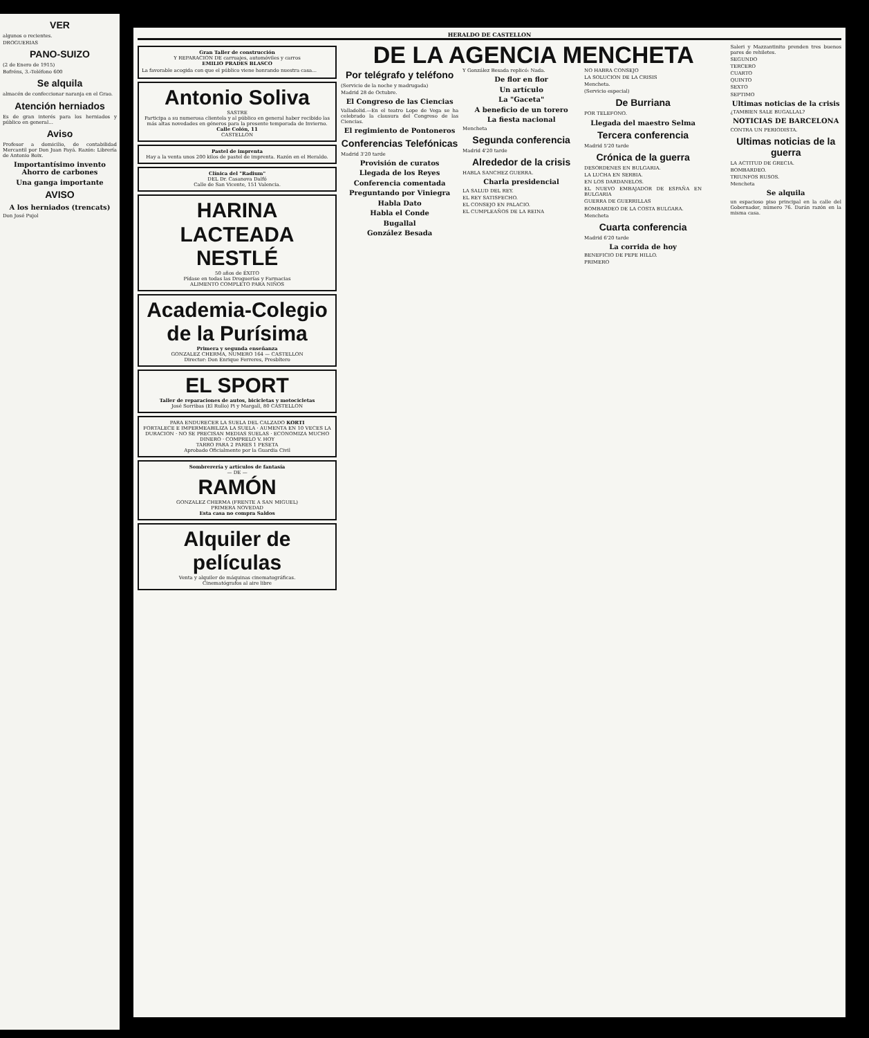VER
algunos o recientes.
DROGUERIAS
PANO-SUIZO
(2 de Enero de 1915)
Bofréns, 3.-Teléfono 600
Se alquila
almacén de confeccionar naranja en el Grao.
Atención herniados
Es de gran interés para los herniados y público en general...
Aviso
Profesor a domicilio, de contabilidad Mercantil por Don Juan Payá. Razón: Librería de Antonio Boix.
Importantísimo invento Ahorro de carbones
Una ganga importante
AVISO
A los herniados (trencats)
Don José Pujol
HERALDO DE CASTELLON
Gran Taller de construcción
Y REPARACION DE carruajes, automóviles y carros
EMILIO PRADES BLASCO
La favorable acogida con que el público viene honrando nuestra casa...
Antonio Soliva
SASTRE
Participa a su numerosa clientela y al público en general haber recibido las más altas novedades en géneros para la presente temporada de Invierno.
Calle Colón, 11
CASTELLON
Pastel de imprenta
Hay a la venta unos 200 kilos de pastel de imprenta. Razón en el Heraldo.
Clínica del "Radium"
DEL Dr. Casanova Dalfó
Calle de San Vicente, 151 Valencia.
HARINA LACTEADA NESTLÉ
50 años de ÉXITO
Pídase en todas las Droguerías y Farmacias
ALIMENTO COMPLETO PARA NIÑOS
Academia-Colegio de la Purísima
Primera y segunda enseñanza
GONZALEZ CHERMA, NUMERO 164 — CASTELLON
Director: Don Enrique Ferreres, Presbítero
EL SPORT
Taller de reparaciones de autos, bicicletas y motocicletas
José Sorribas (El Rullo) Pi y Margall, 80 CASTELLON
PARA ENDURECER LA SUELA DEL CALZADO KORTI
FORTALECE E IMPERMEABILIZA LA SUELA · AUMENTA EN 10 VECES LA DURACION · NO SE PRECISAN MEDIAS SUELAS · ECONOMIZA MUCHO DINERO · COMPRELO V. HOY
TARRO PARA 2 PARES 1 PESETA
Aprobado Oficialmente por la Guardia Civil
Sombrerería y artículos de fantasía
— DE —
RAMÓN
GONZALEZ CHERMA (FRENTE A SAN MIGUEL)
PRIMERA NOVEDAD
Esta casa no compra Saldos
Alquiler de películas
Venta y alquiler de máquinas cinematográficas.
Cinematógrafos al aire libre
DE LA AGENCIA MENCHETA
Por telégrafo y teléfono
(Servicio de la noche y madrugada)
Madrid 28 de Octubre.
El Congreso de las Ciencias
Valladolid.—En el teatro Lope de Vega se ha celebrado la clausura del Congreso de las Ciencias.
El regimiento de Pontoneros
Conferencias Telefónicas
Madrid 3'20 tarde
Provisión de curatos
Llegada de los Reyes
Conferencia comentada
Preguntando por Viniegra
Habla Dato
Habla el Conde
Bugallal
González Besada
Y González Besada replicó: Nada.
De flor en flor
Un artículo
La "Gaceta"
A beneficio de un torero
La fiesta nacional
Mencheta
Segunda conferencia
Madrid 4'20 tarde
Alrededor de la crisis
HABLA SANCHEZ GUERRA.
Charla presidencial
LA SALUD DEL REY.
EL REY SATISFECHO.
EL CONSEJO EN PALACIO.
EL CUMPLEAÑOS DE LA REINA
NO HABRA CONSEJO
LA SOLUCION DE LA CRISIS
Mencheta.
(Servicio especial)
De Burriana
POR TELEFONO.
Llegada del maestro Selma
Tercera conferencia
Madrid 5'20 tarde
Crónica de la guerra
DESORDENES EN BULGARIA.
LA LUCHA EN SERBIA.
EN LOS DARDANELOS.
EL NUEVO EMBAJADOR DE ESPAÑA EN BULGARIA
GUERRA DE GUERRILLAS
BOMBARDEO DE LA COSTA BULGARA.
Mencheta
Cuarta conferencia
Madrid 6'20 tarde
La corrida de hoy
BENEFICIO DE PEPE HILLO.
PRIMERO
Saleri y Mazzantinito prenden tres buenos pares de rehiletes.
SEGUNDO
TERCERO
CUARTO
QUINTO
SEXTO
SEPTIMO
Ultimas noticias de la crisis
¿TAMBIEN SALE BUGALLAL?
NOTICIAS DE BARCELONA
CONTRA UN PERIODISTA.
Ultimas noticias de la guerra
LA ACTITUD DE GRECIA.
BOMBARDEO.
TRIUNFOS RUSOS.
Mencheta
Se alquila
un espacioso piso principal en la calle del Gobernador, número 76. Darán razón en la misma casa.